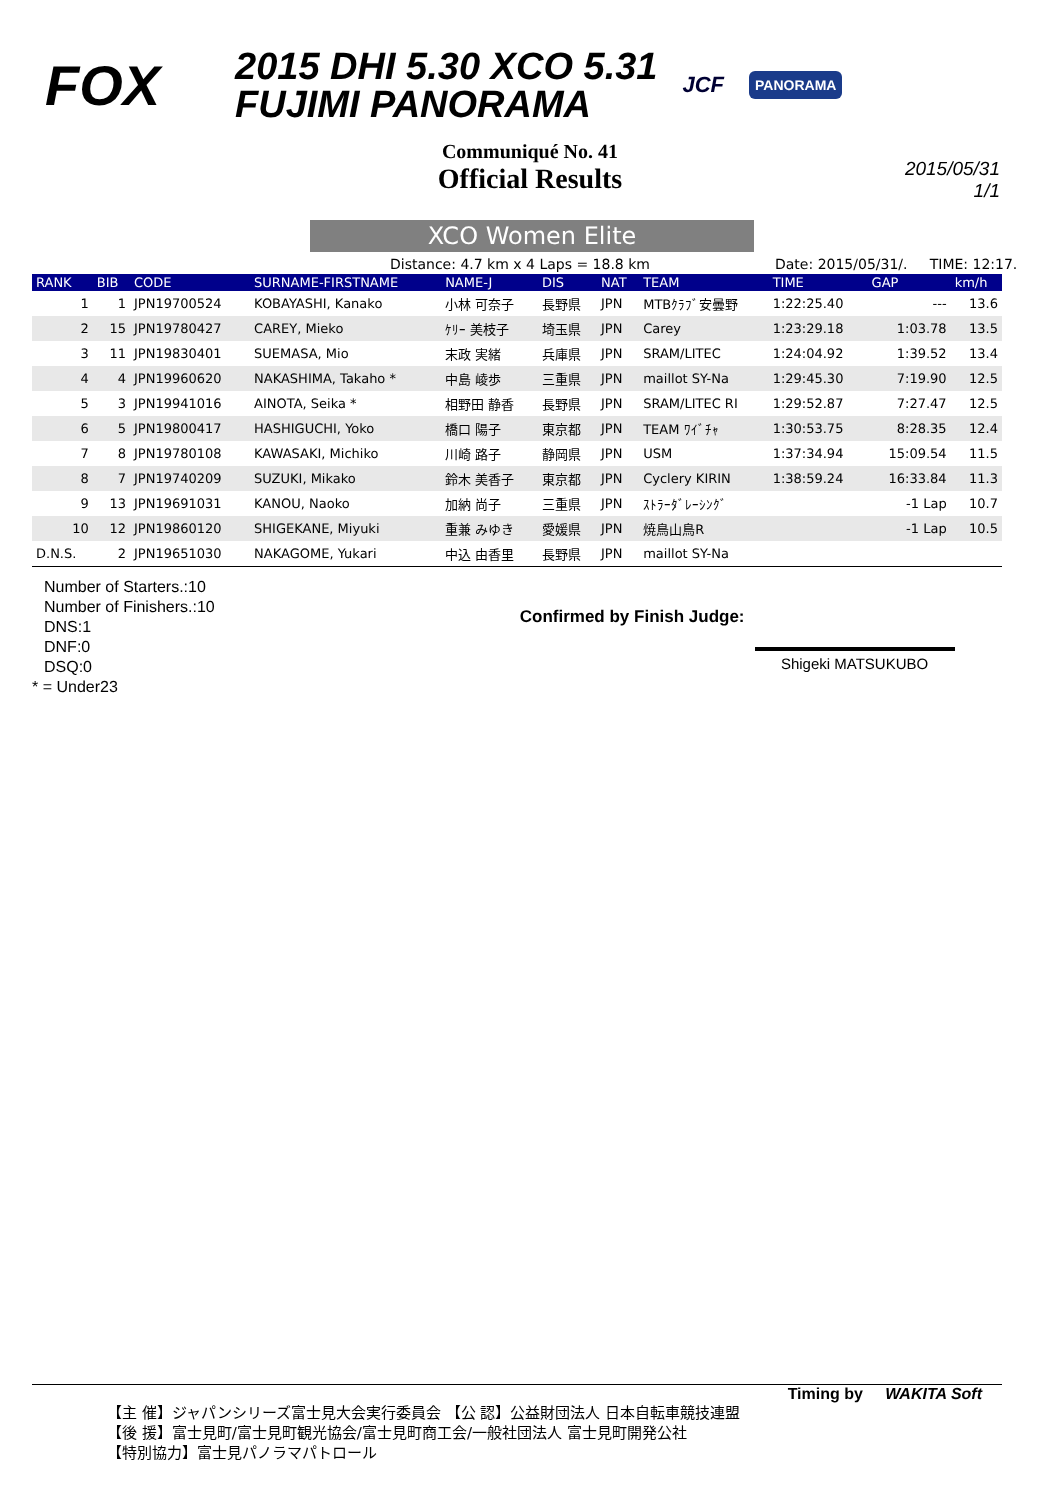FOX
2015 DHI 5.30 XCO 5.31
FUJIMI PANORAMA
JCF
PANORAMA
Communiqué No. 41
Official Results
2015/05/31
1/1
XCO Women Elite
Distance: 4.7 km x 4 Laps = 18.8 km Date: 2015/05/31/. TIME: 12:17.
| RANK | BIB | CODE | SURNAME-FIRSTNAME | NAME-J | DIS | NAT | TEAM | TIME | GAP | km/h |
| --- | --- | --- | --- | --- | --- | --- | --- | --- | --- | --- |
| 1 | 1 | JPN19700524 | KOBAYASHI, Kanako | 小林 可奈子 | 長野県 | JPN | MTBｸﾗﾌﾞ安曇野 | 1:22:25.40 | --- | 13.6 |
| 2 | 15 | JPN19780427 | CAREY, Mieko | ｹﾘｰ 美枝子 | 埼玉県 | JPN | Carey | 1:23:29.18 | 1:03.78 | 13.5 |
| 3 | 11 | JPN19830401 | SUEMASA, Mio | 末政 実緒 | 兵庫県 | JPN | SRAM/LITEC | 1:24:04.92 | 1:39.52 | 13.4 |
| 4 | 4 | JPN19960620 | NAKASHIMA, Takaho * | 中島 崚歩 | 三重県 | JPN | maillot SY-Na | 1:29:45.30 | 7:19.90 | 12.5 |
| 5 | 3 | JPN19941016 | AINOTA, Seika * | 相野田 静香 | 長野県 | JPN | SRAM/LITEC RI | 1:29:52.87 | 7:27.47 | 12.5 |
| 6 | 5 | JPN19800417 | HASHIGUCHI, Yoko | 橋口 陽子 | 東京都 | JPN | TEAM ﾜｲﾞﾁｬ | 1:30:53.75 | 8:28.35 | 12.4 |
| 7 | 8 | JPN19780108 | KAWASAKI, Michiko | 川崎 路子 | 静岡県 | JPN | USM | 1:37:34.94 | 15:09.54 | 11.5 |
| 8 | 7 | JPN19740209 | SUZUKI, Mikako | 鈴木 美香子 | 東京都 | JPN | Cyclery KIRIN | 1:38:59.24 | 16:33.84 | 11.3 |
| 9 | 13 | JPN19691031 | KANOU, Naoko | 加納 尚子 | 三重県 | JPN | ｽﾄﾗｰﾀﾞﾚｰｼﾝｸﾞ | | -1 Lap | 10.7 |
| 10 | 12 | JPN19860120 | SHIGEKANE, Miyuki | 重兼 みゆき | 愛媛県 | JPN | 焼鳥山鳥R | | -1 Lap | 10.5 |
| D.N.S. | 2 | JPN19651030 | NAKAGOME, Yukari | 中込 由香里 | 長野県 | JPN | maillot SY-Na | | | |
Number of Starters.:10
Number of Finishers.:10
DNS:1
DNF:0
DSQ:0
* = Under23
Confirmed by Finish Judge:
Shigeki MATSUKUBO
Timing by WAKITA Soft
【主 催】ジャパンシリーズ富士見大会実行委員会 【公 認】公益財団法人 日本自転車競技連盟
【後 援】富士見町/富士見町観光協会/富士見町商工会/一般社団法人 富士見町開発公社
【特別協力】富士見パノラマパトロール